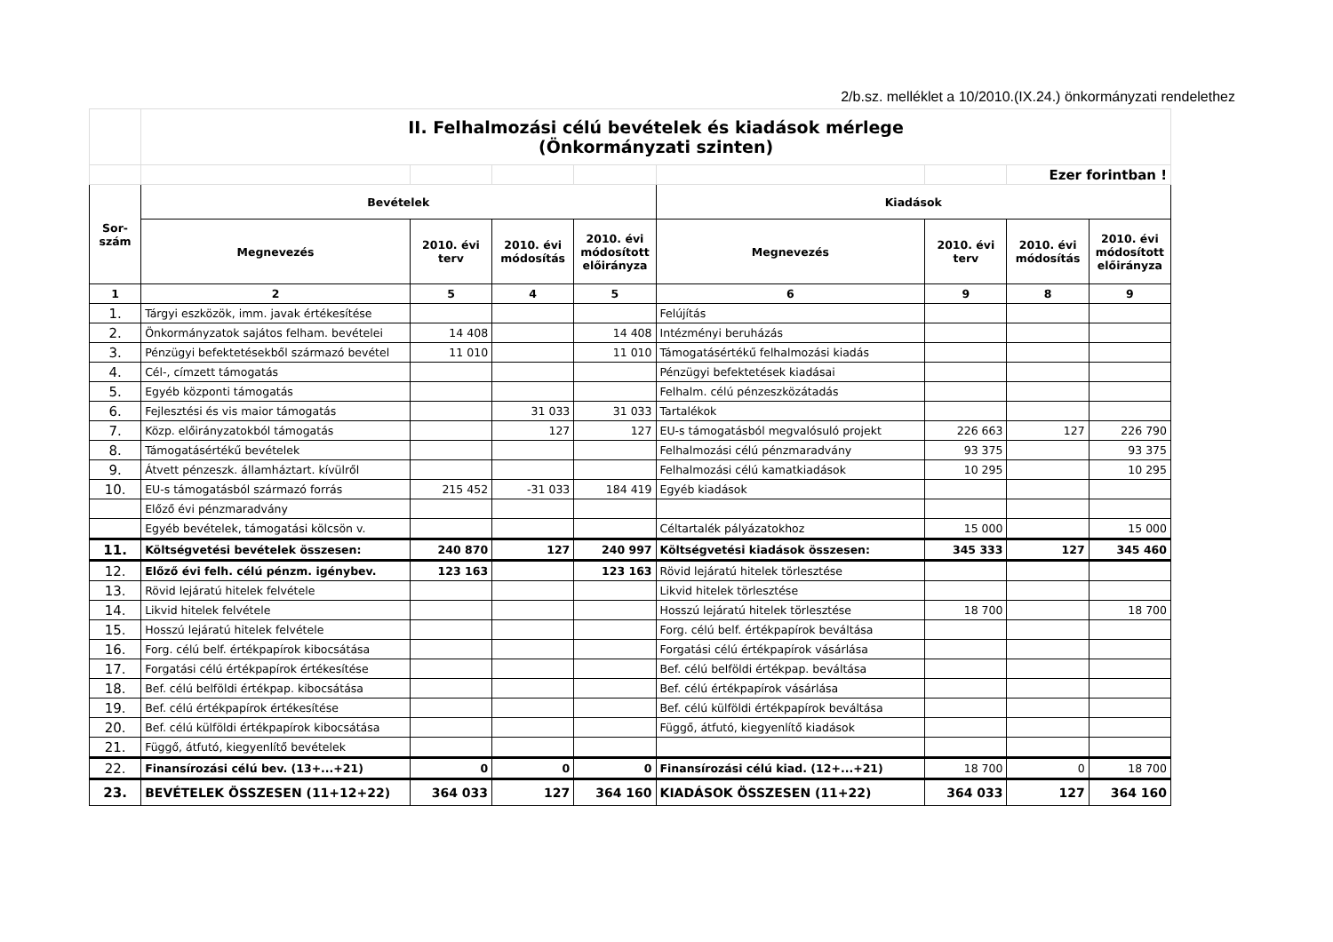2/b.sz. melléklet a 10/2010.(IX.24.) önkormányzati rendelethez
| | II. Felhalmozási célú bevételek és kiadások mérlege (Önkormányzati szinten) | | | | | | | |
| | | | | | | | Ezer forintban ! | |
| Sor- szám | Bevételek | | | | Kiadások | | | |
| | Megnevezés | 2010. évi terv | 2010. évi módosítás | 2010. évi módosított előirányza | Megnevezés | 2010. évi terv | 2010. évi módosítás | 2010. évi módosított előirányza |
| 1 | 2 | 5 | 4 | 5 | 6 | 9 | 8 | 9 |
| 1. | Tárgyi eszközök, imm. javak értékesítése | | | | Felújítás | | | |
| 2. | Önkormányzatok sajátos felham. bevételei | 14 408 | | 14 408 | Intézményi beruházás | | | |
| 3. | Pénzügyi befektetésekből származó bevétel | 11 010 | | 11 010 | Támogatásértékű felhalmozási kiadás | | | |
| 4. | Cél-, címzett támogatás | | | | Pénzügyi befektetések kiadásai | | | |
| 5. | Egyéb központi támogatás | | | | Felhalm. célú pénzeszközátadás | | | |
| 6. | Fejlesztési és vis maior támogatás | | 31 033 | 31 033 | Tartalékok | | | |
| 7. | Közp. előirányzatokból támogatás | | 127 | 127 | EU-s támogatásból megvalósuló projekt | 226 663 | 127 | 226 790 |
| 8. | Támogatásértékű bevételek | | | | Felhalmozási célú pénzmaradvány | 93 375 | | 93 375 |
| 9. | Átvett pénzeszk. államháztart. kívülről | | | | Felhalmozási célú kamatkiadások | 10 295 | | 10 295 |
| 10. | EU-s támogatásból származó forrás | 215 452 | -31 033 | 184 419 | Egyéb kiadások | | | |
| | Előző évi pénzmaradvány | | | | | | | |
| | Egyéb bevételek, támogatási kölcsön v. | | | | Céltartalék pályázatokhoz | 15 000 | | 15 000 |
| 11. | Költségvetési bevételek összesen: | 240 870 | 127 | 240 997 | Költségvetési kiadások összesen: | 345 333 | 127 | 345 460 |
| 12. | Előző évi felh. célú pénzm. igénybev. | 123 163 | | 123 163 | Rövid lejáratú hitelek törlesztése | | | |
| 13. | Rövid lejáratú hitelek felvétele | | | | Likvid hitelek törlesztése | | | |
| 14. | Likvid hitelek felvétele | | | | Hosszú lejáratú hitelek törlesztése | 18 700 | | 18 700 |
| 15. | Hosszú lejáratú hitelek felvétele | | | | Forg. célú belf. értékpapírok beváltása | | | |
| 16. | Forg. célú belf. értékpapírok kibocsátása | | | | Forgatási célú értékpapírok vásárlása | | | |
| 17. | Forgatási célú értékpapírok értékesítése | | | | Bef. célú belföldi értékpap. beváltása | | | |
| 18. | Bef. célú belföldi értékpap. kibocsátása | | | | Bef. célú értékpapírok vásárlása | | | |
| 19. | Bef. célú értékpapírok értékesítése | | | | Bef. célú külföldi értékpapírok beváltása | | | |
| 20. | Bef. célú külföldi értékpapírok kibocsátása | | | | Függő, átfutó, kiegyenlítő kiadások | | | |
| 21. | Függő, átfutó, kiegyenlítő bevételek | | | | | | | |
| 22. | Finansírozási célú bev. (13+...+21) | 0 | 0 | 0 | Finansírozási célú kiad. (12+...+21) | 18 700 | 0 | 18 700 |
| 23. | BEVÉTELEK ÖSSZESEN (11+12+22) | 364 033 | 127 | 364 160 | KIADÁSOK ÖSSZESEN (11+22) | 364 033 | 127 | 364 160 |